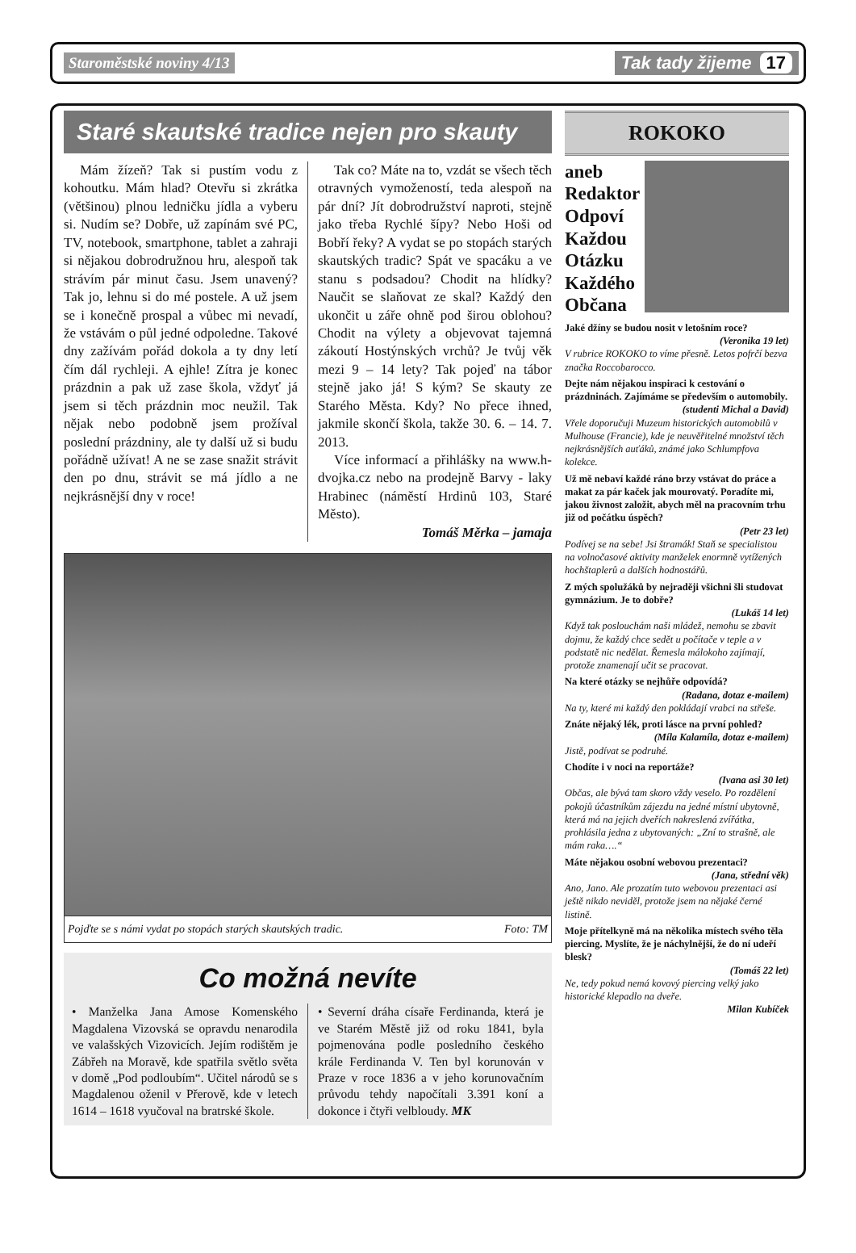Staroměstské noviny 4/13 Tak tady žijeme 17
Staré skautské tradice nejen pro skauty
Mám žízeň? Tak si pustím vodu z kohoutku. Mám hlad? Otevřu si zkrátka (většinou) plnou ledničku jídla a vyberu si. Nudím se? Dobře, už zapínám své PC, TV, notebook, smartphone, tablet a zahraji si nějakou dobrodružnou hru, alespoň tak strávím pár minut času. Jsem unavený? Tak jo, lehnu si do mé postele. A už jsem se i konečně prospal a vůbec mi nevadí, že vstávám o půl jedné odpoledne. Takové dny zažívám pořád dokola a ty dny letí čím dál rychleji. A ejhle! Zítra je konec prázdnin a pak už zase škola, vždyť já jsem si těch prázdnin moc neužil. Tak nějak nebo podobně jsem prožíval poslední prázdniny, ale ty další už si budu pořádně užívat! A ne se zase snažit strávit den po dnu, strávit se má jídlo a ne nejkrásnější dny v roce!
Tak co? Máte na to, vzdát se všech těch otravných vymožeností, teda alespoň na pár dní? Jít dobrodružství naproti, stejně jako třeba Rychlé šípy? Nebo Hoši od Bobří řeky? A vydat se po stopách starých skautských tradic? Spát ve spacáku a ve stanu s podsadou? Chodit na hlídky? Naučit se slaňovat ze skal? Každý den ukončit u záře ohně pod širou oblohou? Chodit na výlety a objevovat tajemná zákoutí Hostýnských vrchů? Je tvůj věk mezi 9 – 14 lety? Tak pojeď na tábor stejně jako já! S kým? Se skauty ze Starého Města. Kdy? No přece ihned, jakmile skončí škola, takže 30. 6. – 14. 7. 2013.
Více informací a přihlášky na www.h-dvojka.cz nebo na prodejně Barvy - laky Hrabinec (náměstí Hrdinů 103, Staré Město).
Tomáš Měrka – jamaja
Pojďte se s námi vydat po stopách starých skautských tradic. Foto: TM
Co možná nevíte
• Manželka Jana Amose Komenského Magdalena Vizovská se opravdu nenarodila ve valašských Vizovicích. Jejím rodištěm je Zábřeh na Moravě, kde spatřila světlo světa v domě „Pod podloubím“. Učitel národů se s Magdalenou oženil v Přerově, kde v letech 1614 – 1618 vyučoval na bratrské škole.
• Severní dráha císaře Ferdinanda, která je ve Starém Městě již od roku 1841, byla pojmenována podle posledního českého krále Ferdinanda V. Ten byl korunován v Praze v roce 1836 a v jeho korunovačním průvodu tehdy napočítali 3.391 koní a dokonce i čtyři velbloudy. MK
ROKOKO
aneb
Redaktor
Odpoví
Každou
Otázku
Každého
Občana
Jaké džíny se budou nosit v letošním roce?
(Veronika 19 let)
V rubrice ROKOKO to víme přesně. Letos pofrčí bezva značka Roccobarocco.
Dejte nám nějakou inspiraci k cestování o prázdninách. Zajímáme se především o automobily.
(studenti Michal a David)
Vřele doporučuji Muzeum historických automobilů v Mulhouse (Francie), kde je neuvěřitelné množství těch nejkrásnějších auťáků, známé jako Schlumpfova kolekce.
Už mě nebaví každé ráno brzy vstávat do práce a makat za pár kaček jak mourovatý. Poradíte mi, jakou živnost založit, abych měl na pracovním trhu již od počátku úspěch?
(Petr 23 let)
Podívej se na sebe! Jsi štramák! Staň se specialistou na volnočasové aktivity manželek enormně vytížených hochštaplerů a dalších hodnostářů.
Z mých spolužáků by nejraději všichni šli studovat gymnázium. Je to dobře?
(Lukáš 14 let)
Když tak poslouchám naši mládež, nemohu se zbavit dojmu, že každý chce sedět u počítače v teple a v podstatě nic nedělat. Řemesla málokoho zajímají, protože znamenají učit se pracovat.
Na které otázky se nejhůře odpovídá?
(Radana, dotaz e-mailem)
Na ty, které mi každý den pokládají vrabci na střeše.
Znáte nějaký lék, proti lásce na první pohled?
(Míla Kalamíla, dotaz e-mailem)
Jistě, podívat se podruhé.
Chodíte i v noci na reportáže?
(Ivana asi 30 let)
Občas, ale bývá tam skoro vždy veselo. Po rozdělení pokojů účastníkům zájezdu na jedné místní ubytovně, která má na jejich dveřích nakreslená zvířátka, prohlásila jedna z ubytovaných: „Zní to strašně, ale mám raka….“
Máte nějakou osobní webovou prezentaci?
(Jana, střední věk)
Ano, Jano. Ale prozatím tuto webovou prezentaci asi ještě nikdo neviděl, protože jsem na nějaké černé listině.
Moje přítelkyně má na několika místech svého těla piercing. Myslíte, že je náchylnější, že do ní udeří blesk?
(Tomáš 22 let)
Ne, tedy pokud nemá kovový piercing velký jako historické klepadlo na dveře.
Milan Kubíček